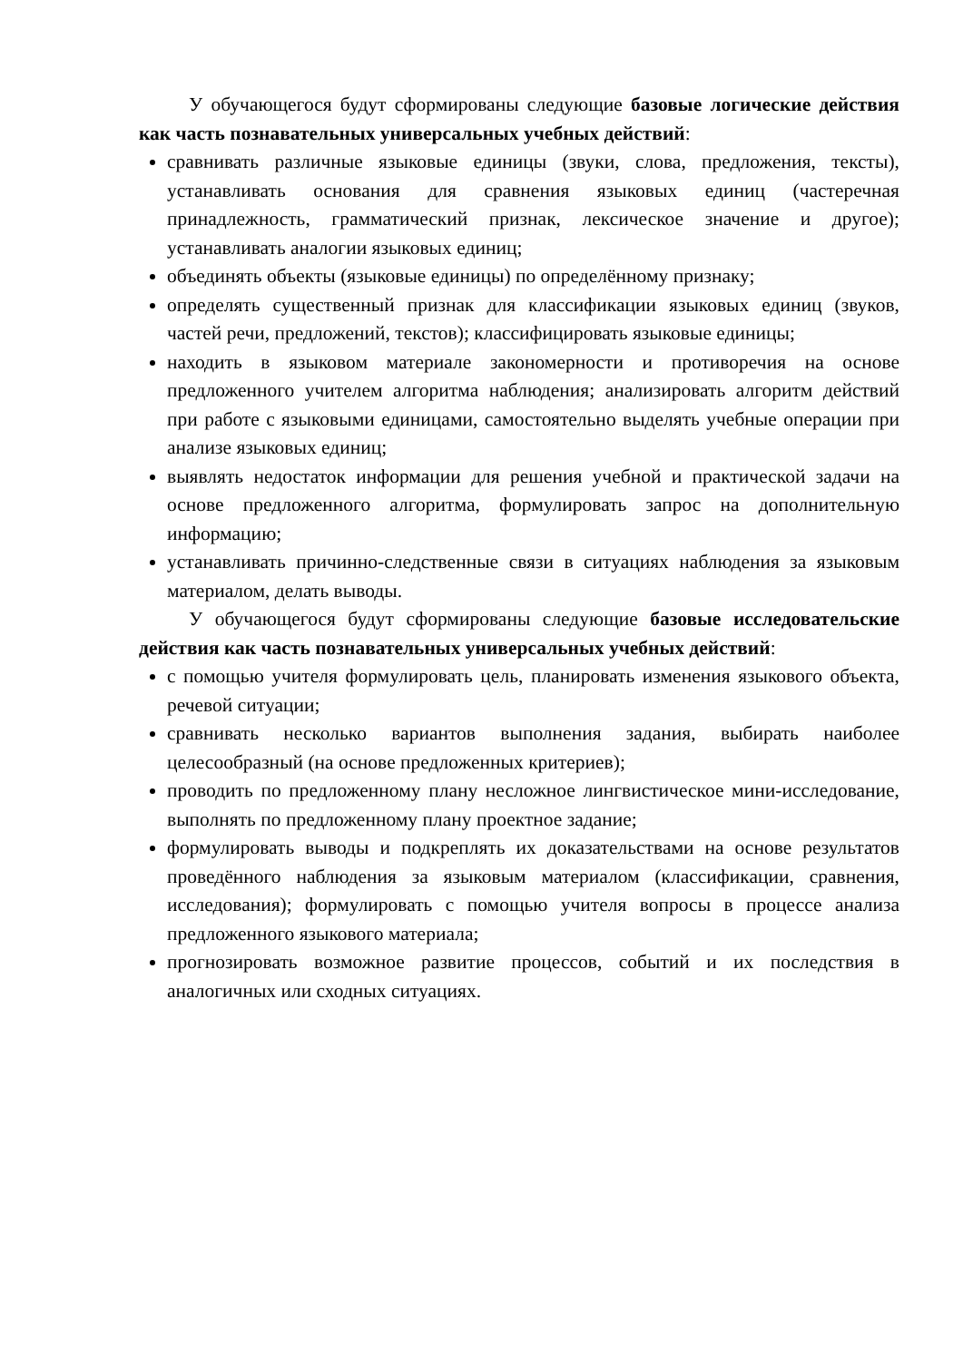У обучающегося будут сформированы следующие базовые логические действия как часть познавательных универсальных учебных действий:
сравнивать различные языковые единицы (звуки, слова, предложения, тексты), устанавливать основания для сравнения языковых единиц (частеречная принадлежность, грамматический признак, лексическое значение и другое); устанавливать аналогии языковых единиц;
объединять объекты (языковые единицы) по определённому признаку;
определять существенный признак для классификации языковых единиц (звуков, частей речи, предложений, текстов); классифицировать языковые единицы;
находить в языковом материале закономерности и противоречия на основе предложенного учителем алгоритма наблюдения; анализировать алгоритм действий при работе с языковыми единицами, самостоятельно выделять учебные операции при анализе языковых единиц;
выявлять недостаток информации для решения учебной и практической задачи на основе предложенного алгоритма, формулировать запрос на дополнительную информацию;
устанавливать причинно-следственные связи в ситуациях наблюдения за языковым материалом, делать выводы.
У обучающегося будут сформированы следующие базовые исследовательские действия как часть познавательных универсальных учебных действий:
с помощью учителя формулировать цель, планировать изменения языкового объекта, речевой ситуации;
сравнивать несколько вариантов выполнения задания, выбирать наиболее целесообразный (на основе предложенных критериев);
проводить по предложенному плану несложное лингвистическое мини-исследование, выполнять по предложенному плану проектное задание;
формулировать выводы и подкреплять их доказательствами на основе результатов проведённого наблюдения за языковым материалом (классификации, сравнения, исследования); формулировать с помощью учителя вопросы в процессе анализа предложенного языкового материала;
прогнозировать возможное развитие процессов, событий и их последствия в аналогичных или сходных ситуациях.